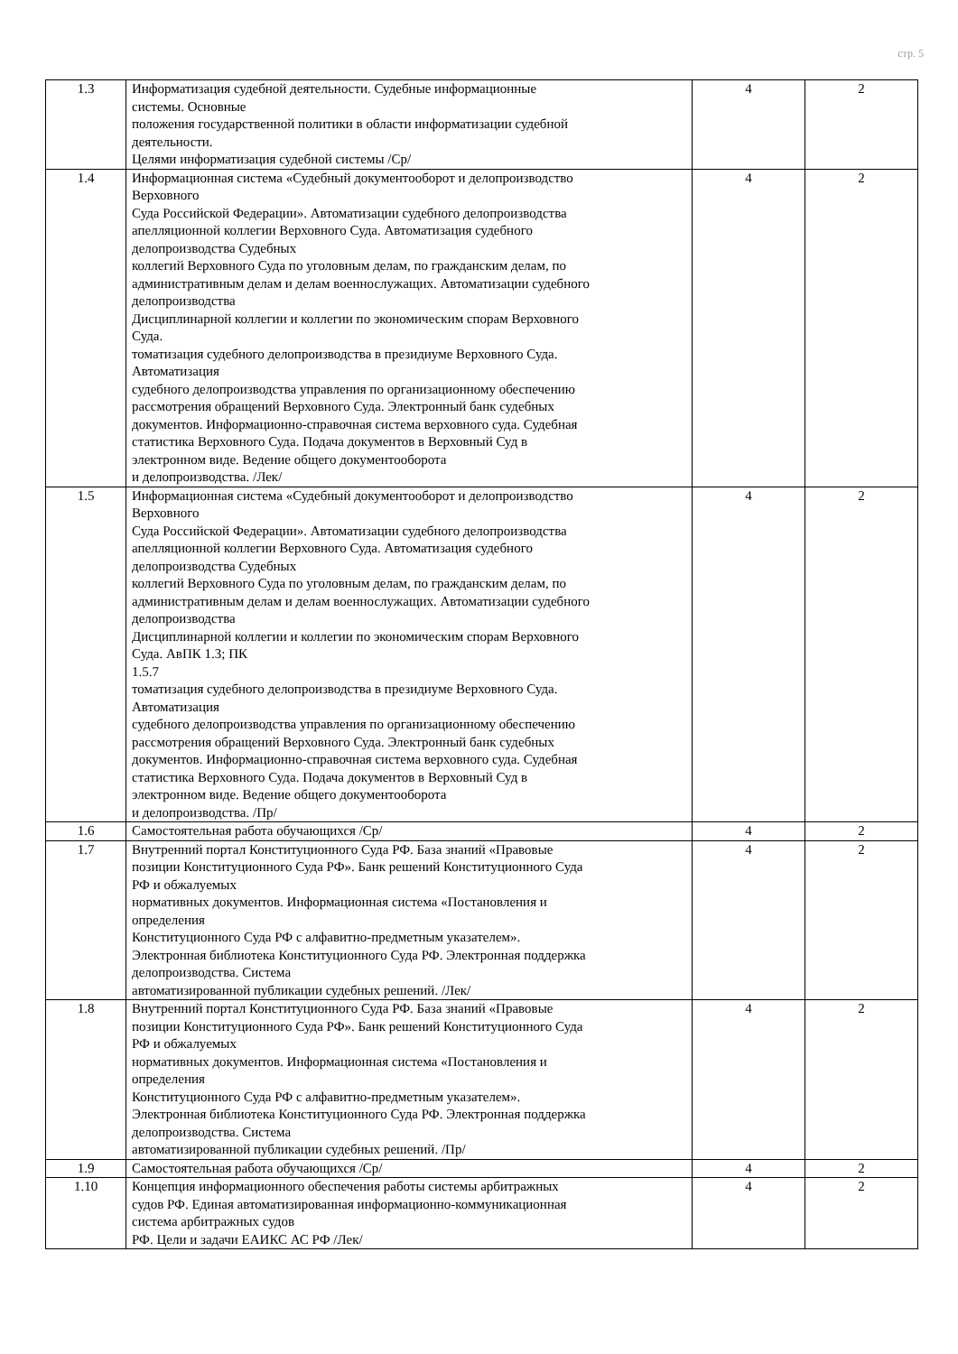стр. 5
| 1.3 | Информатизация судебной деятельности. Судебные информационные системы. Основные положения государственной политики в области информатизации судебной деятельности. Целями информатизация судебной системы /Ср/ | 4 | 2 |
| 1.4 | Информационная система «Судебный документооборот и делопроизводство Верховного Суда Российской Федерации». Автоматизации судебного делопроизводства апелляционной коллегии Верховного Суда. Автоматизация судебного делопроизводства Судебных коллегий Верховного Суда по уголовным делам, по гражданским делам, по административным делам и делам военнослужащих. Автоматизации судебного делопроизводства Дисциплинарной коллегии и коллегии по экономическим спорам Верховного Суда. томатизация судебного делопроизводства в президиуме Верховного Суда. Автоматизация судебного делопроизводства управления по организационному обеспечению рассмотрения обращений Верховного Суда. Электронный банк судебных документов. Информационно-справочная система верховного суда. Судебная статистика Верховного Суда. Подача документов в Верховный Суд в электронном виде. Ведение общего документооборота и делопроизводства. /Лек/ | 4 | 2 |
| 1.5 | Информационная система «Судебный документооборот и делопроизводство Верховного Суда Российской Федерации». Автоматизации судебного делопроизводства апелляционной коллегии Верховного Суда. Автоматизация судебного делопроизводства Судебных коллегий Верховного Суда по уголовным делам, по гражданским делам, по административным делам и делам военнослужащих. Автоматизации судебного делопроизводства Дисциплинарной коллегии и коллегии по экономическим спорам Верховного Суда. АвПК 1.3; ПК 1.5.7 томатизация судебного делопроизводства в президиуме Верховного Суда. Автоматизация судебного делопроизводства управления по организационному обеспечению рассмотрения обращений Верховного Суда. Электронный банк судебных документов. Информационно-справочная система верховного суда. Судебная статистика Верховного Суда. Подача документов в Верховный Суд в электронном виде. Ведение общего документооборота и делопроизводства. /Пр/ | 4 | 2 |
| 1.6 | Самостоятельная работа обучающихся /Ср/ | 4 | 2 |
| 1.7 | Внутренний портал Конституционного Суда РФ. База знаний «Правовые позиции Конституционного Суда РФ». Банк решений Конституционного Суда РФ и обжалуемых нормативных документов. Информационная система «Постановления и определения Конституционного Суда РФ с алфавитно-предметным указателем». Электронная библиотека Конституционного Суда РФ. Электронная поддержка делопроизводства. Система автоматизированной публикации судебных решений. /Лек/ | 4 | 2 |
| 1.8 | Внутренний портал Конституционного Суда РФ. База знаний «Правовые позиции Конституционного Суда РФ». Банк решений Конституционного Суда РФ и обжалуемых нормативных документов. Информационная система «Постановления и определения Конституционного Суда РФ с алфавитно-предметным указателем». Электронная библиотека Конституционного Суда РФ. Электронная поддержка делопроизводства. Система автоматизированной публикации судебных решений. /Пр/ | 4 | 2 |
| 1.9 | Самостоятельная работа обучающихся /Ср/ | 4 | 2 |
| 1.10 | Концепция информационного обеспечения работы системы арбитражных судов РФ. Единая автоматизированная информационно-коммуникационная система арбитражных судов РФ. Цели и задачи ЕАИКС АС РФ /Лек/ | 4 | 2 |